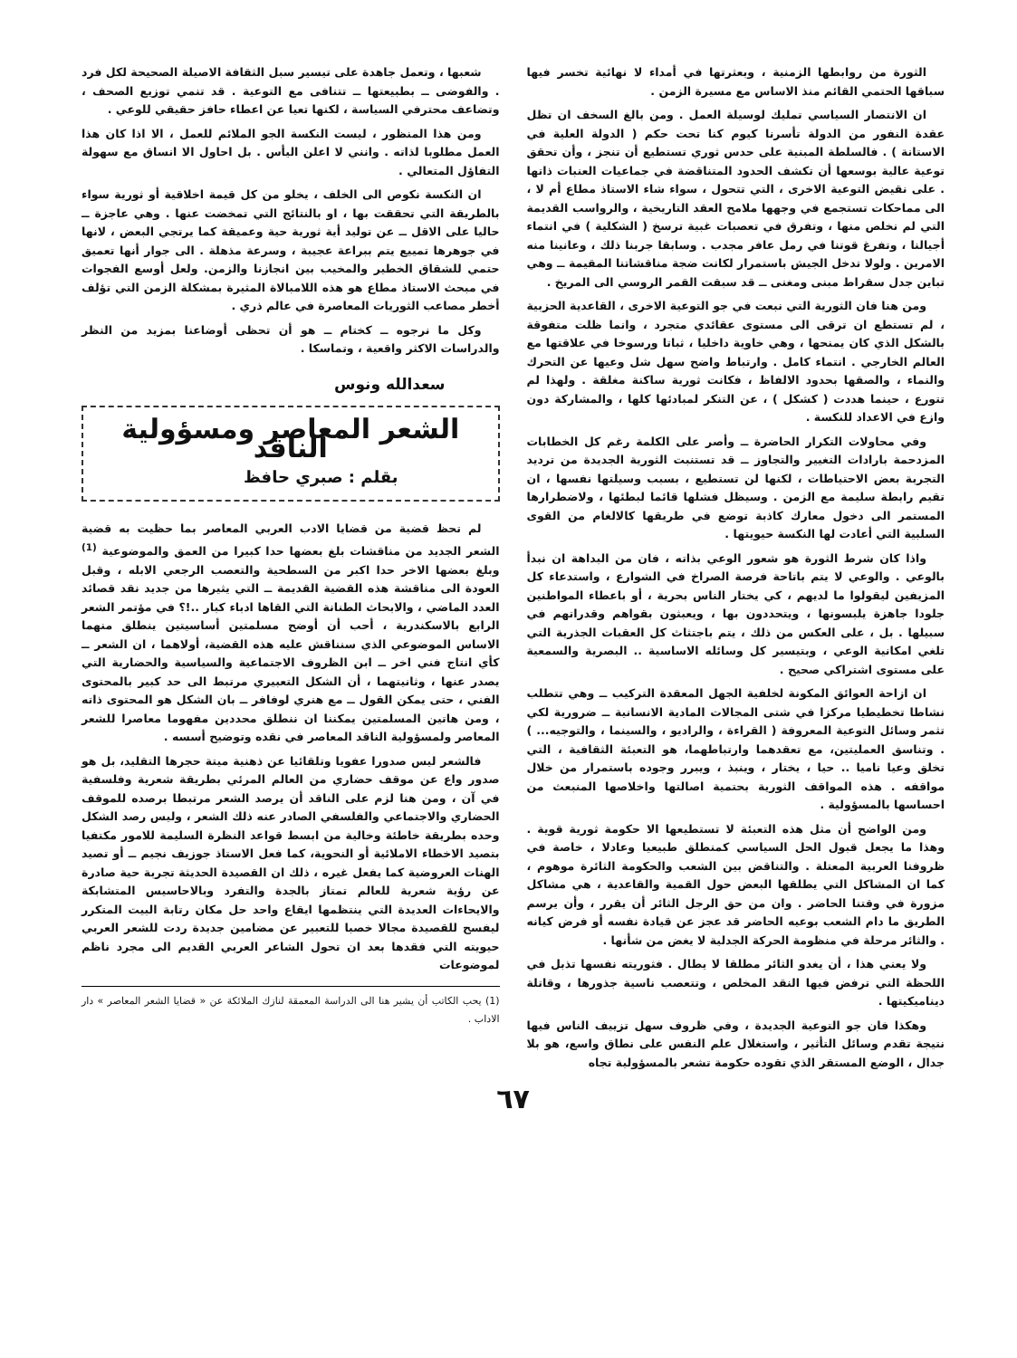الثورة من روابطها الزمنية ، وبعثرتها في أمداء لا نهائية تخسر فيها سباقها الحتمي القائم منذ الاساس مع مسيرة الزمن .
ان الانتصار السياسي تمليك لوسيلة العمل . ومن بالغ السخف ان تظل عقدة النفور من الدولة تأسرنا كيوم كنا تحت حكم ( الدولة العلية في الاستانة ) . فالسلطة المبنية على حدس ثوري تستطيع أن تنجز ، وأن تحقق توعية عالية بوسعها أن تكشف الحدود المتناقضة في جماعيات العنبات ذاتها . على نقيض التوعية الاخرى ، التي تتحول ، سواء شاء الاستاذ مطاع أم لا ، الى مماحكات تستجمع في وجهها ملامح العقد التاريخية ، والرواسب القديمة التي لم نخلص منها ، وتفرق في تعصبات غبية ترسخ ( الشكلية ) في انتماء أجيالنا ، وتفرغ قوتنا في رمل عافر مجدب . وسابقا جربنا ذلك ، وعانينا منه الامرين . ولولا تدخل الجيش باستمرار لكانت ضجة مناقشاتنا المقيمة ــ وهي تباين جدل سقراط مبنى ومغنى ــ قد سبقت القمر الروسي الى المريخ .
ومن هنا فان الثورية التي نبعت في جو التوعية الاخرى ، القاعدية الحزبية ، لم تستطع ان ترقى الى مستوى عقائدي متجرد ، وانما ظلت متفوقة بالشكل الذي كان يمنحها ، وهي خاوية داخليا ، ثباتا ورسوخا في علاقتها مع العالم الخارجي . انتماء كامل . وارتباط واضح سهل شل وعيها عن التحرك والنماء ، والصقها بحدود الالفاظ ، فكانت ثورية ساكنة مغلقة . ولهذا لم تتورع ، حينما هددت ( كشكل ) ، عن التنكر لمبادئها كلها ، والمشاركة دون وازع في الاعداد للنكسة .
وفي محاولات التكرار الحاضرة ــ وأصر على الكلمة رغم كل الخطابات المزدحمة بارادات التغيير والتجاوز ــ قد تستنبت الثورية الجديدة من ترديد التجربة بعض الاحتياطات ، لكنها لن تستطيع ، بسبب وسيلتها نفسها ، ان تقيم رابطة سليمة مع الزمن . وسيظل فشلها قائما لبطئها ، ولاضطرارها المستمر الى دخول معارك كاذبة توضع في طريقها كالالغام من القوى السلبية التي أعادت لها النكسة حيويتها .
واذا كان شرط الثورة هو شعور الوعي بذاته ، فان من البداهة ان نبدأ بالوعي . والوعي لا يتم باتاحة فرصة الصراخ في الشوارع ، واستدعاء كل المزيفين ليقولوا ما لديهم ، كي يختار الناس بحرية ، أو باعطاء المواطنين جلودا جاهزة يلبسونها ، ويتحددون بها ، ويعبثون بقواهم وقدراتهم في سبيلها . بل ، على العكس من ذلك ، يتم باجتثاث كل العقبات الجذرية التي تلغي امكانية الوعي ، وبتيسير كل وسائله الاساسية .. البصرية والسمعية على مستوى اشتراكي صحيح .
ان ازاحة العوائق المكونة لخلفية الجهل المعقدة التركيب ــ وهي تتطلب نشاطا تخطيطيا مركزا في شتى المجالات المادية الانسانية ــ ضرورية لكي تثمر وسائل التوعية المعروفة ( القراءة ، والراديو ، والسينما ، والتوجيه... ) . وتناسق العمليتين، مع تعقدهما وارتباطهما، هو التعبئة الثقافية ، التي تخلق وعيا ناميا .. حيا ، يختار ، وينبذ ، ويبرر وجوده باستمرار من خلال مواقفه . هذه المواقف الثورية بحتمية اصالتها واخلاصها المنبعث من احساسها بالمسؤولية .
ومن الواضح أن مثل هذه التعبئة لا تستطيعها الا حكومة ثورية قوية . وهذا ما يجعل قبول الحل السياسي كمنطلق طبيعيا وعادلا ، خاصة في ظروفنا العربية المعتلة . والتناقض بين الشعب والحكومة الثائرة موهوم ، كما ان المشاكل التي يطلقها البعض حول القمية والقاعدية ، هي مشاكل مزورة في وقتنا الحاضر . وان من حق الرجل الثائر أن يقرر ، وأن يرسم الطريق ما دام الشعب بوعيه الحاضر قد عجز عن قيادة نفسه أو فرض كيانه . والثائر مرحلة في منظومة الحركة الجدلية لا يغض من شأنها .
ولا يعني هذا ، أن يغدو الثائر مطلقا لا يطال . فثوريته نفسها تذبل في اللحظة التي ترفض فيها النقد المخلص ، وتتعصب ناسية جذورها ، وقاتلة ديناميكيتها .
وهكذا فان جو التوعية الجديدة ، وفي ظروف سهل تزييف الناس فيها نتيجة تقدم وسائل التأثير ، واستغلال علم النفس على نطاق واسع، هو بلا جدال ، الوضع المستقر الذي تقوده حكومة تشعر بالمسؤولية تجاه
شعبها ، وتعمل جاهدة على تيسير سبل الثقافة الاصيلة الصحيحة لكل فرد . والفوضى ــ بطبيعتها ــ تتنافى مع التوعية . قد تنمي توزيع الصحف ، وتضاعف محترفي السياسة ، لكنها تعيا عن اعطاء حافز حقيقي للوعي .
ومن هذا المنظور ، ليست النكسة الجو الملائم للعمل ، الا اذا كان هذا العمل مطلوبا لذاته . وانني لا اعلن اليأس . بل احاول الا انساق مع سهولة التفاؤل المتعالي .
ان النكسة نكوص الى الخلف ، يخلو من كل قيمة اخلاقية أو ثورية سواء بالطريقة التي تحققت بها ، او بالنتائج التي تمخضت عنها . وهي عاجزة ــ حاليا على الاقل ــ عن توليد أية ثورية حية وعميقة كما يرتجي البعض ، لانها في جوهرها تمييع يتم ببراعة عجيبة ، وسرعة مذهلة . الى جوار أنها تعميق حتمي للشقاق الخطير والمخيب بين انجازنا والزمن. ولعل أوسع الفجوات في مبحث الاستاذ مطاع هو هذه اللامبالاة المثيرة بمشكلة الزمن التي تؤلف أخطر مصاعب الثوريات المعاصرة في عالم ذري .
وكل ما نرجوه ــ كختام ــ هو أن تحظى أوضاعنا بمزيد من النظر والدراسات الاكثر واقعية ، وتماسكا .
سعدالله ونوس
الشعر المعاصر ومسؤولية الناقد
بقلم : صبري حافظ
لم تحظ قضية من قضايا الادب العربي المعاصر بما حظيت به قضية الشعر الجديد من مناقشات بلغ بعضها حدا كبيرا من العمق والموضوعية <sup>(1)</sup> وبلغ بعضها الاخر حدا اكبر من السطحية والتعصب الرجعي الابله ، وقبل العودة الى مناقشة هذه القضية القديمة ــ التي يثيرها من جديد نقد قصائد العدد الماضي ، والابحاث الطنانة التي القاها ادباء كبار ..!؟ في مؤتمر الشعر الرابع بالاسكندرية ، أحب أن أوضح مسلمتين أساسيتين ينطلق منهما الاساس الموضوعي الذي سنناقش عليه هذه القضية، أولاهما ، ان الشعر ــ كأي انتاج فني اخر ــ ابن الظروف الاجتماعية والسياسية والحضارية التي يصدر عنها ، وثانيتهما ، أن الشكل التعبيري مرتبط الى حد كبير بالمحتوى الفني ، حتى يمكن القول ــ مع هنري لوفافر ــ بان الشكل هو المحتوى ذاته ، ومن هاتين المسلمتين يمكننا ان ننطلق محددين مفهوما معاصرا للشعر المعاصر ولمسؤولية الناقد المعاصر في نقده وتوضيح أسسه .
فالشعر ليس صدورا عفويا وتلقائيا عن ذهنية ميتة حجرها التقليد، بل هو صدور واع عن موقف حضاري من العالم المرئي بطريقة شعرية وفلسفية في آن ، ومن هنا لزم على الناقد أن يرصد الشعر مرتبطا برصده للموقف الحضاري والاجتماعي والفلسفي الصادر عنه ذلك الشعر ، وليس رصد الشكل وحده بطريقة خاطئة وخالية من ابسط قواعد النظرة السليمة للامور مكتفيا بتصيد الاخطاء الاملائية أو النحوية، كما فعل الاستاذ جوزيف نجيم ــ أو تصيد الهنات العروضية كما يفعل غيره ، ذلك ان القصيدة الحديثة تجربة حية صادرة عن رؤية شعرية للعالم تمتاز بالجدة والتفرد وبالاحاسيس المتشابكة والايحاءات العديدة التي ينتظمها ايقاع واحد حل مكان رتابة البيت المتكرر ليفسح للقصيدة مجالا خصبا للتعبير عن مضامين جديدة ردت للشعر العربي حيويته التي فقدها بعد ان تحول الشاعر العربي القديم الى مجرد ناظم لموضوعات
(1) يحب الكاتب أن يشير هنا الى الدراسة المعمقة لنازك الملائكة عن « قضايا الشعر المعاصر » دار الاداب .
٦٧